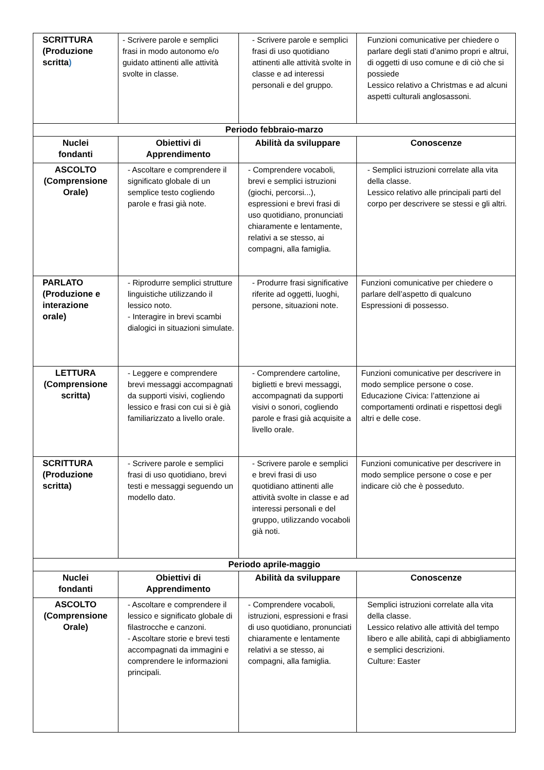| SCRITTURA (Produzione scritta ) | - Scrivere parole e semplici frasi in modo autonomo e/o guidato attinenti alle attività svolte in classe. | - Scrivere parole e semplici frasi di uso quotidiano attinenti alle attività svolte in classe e ad interessi personali e del gruppo. | Funzioni comunicative per chiedere o parlare degli stati d’animo propri e altrui, di oggetti di uso comune e di ciò che si possiede Lessico relativo a Christmas e ad alcuni aspetti culturali anglosassoni. |
| Periodo febbraio-marzo | | | |
| Nuclei fondanti | Obiettivi di Apprendimento | Abilità da sviluppare | Conoscenze |
| ASCOLTO (Comprensione Orale) | - Ascoltare e comprendere il significato globale di un semplice testo cogliendo parole e frasi già note. | - Comprendere vocaboli, brevi e semplici istruzioni (giochi, percorsi...), espressioni e brevi frasi di uso quotidiano, pronunciati chiaramente e lentamente, relativi a se stesso, ai compagni, alla famiglia. | - Semplici istruzioni correlate alla vita della classe. Lessico relativo alle principali parti del corpo per descrivere se stessi e gli altri. |
| PARLATO (Produzione e interazione orale) | - Riprodurre semplici strutture linguistiche utilizzando il lessico noto. - Interagire in brevi scambi dialogici in situazioni simulate. | - Produrre frasi significative riferite ad oggetti, luoghi, persone, situazioni note. | Funzioni comunicative per chiedere o parlare dell’aspetto di qualcuno Espressioni di possesso. |
| LETTURA (Comprensione scritta) | - Leggere e comprendere brevi messaggi accompagnati da supporti visivi, cogliendo lessico e frasi con cui si è già familiarizzato a livello orale. | - Comprendere cartoline, biglietti e brevi messaggi, accompagnati da supporti visivi o sonori, cogliendo parole e frasi già acquisite a livello orale. | Funzioni comunicative per descrivere in modo semplice persone o cose. Educazione Civica: l’attenzione ai comportamenti ordinati e rispettosi degli altri e delle cose. |
| SCRITTURA (Produzione scritta) | - Scrivere parole e semplici frasi di uso quotidiano, brevi testi e messaggi seguendo un modello dato. | - Scrivere parole e semplici e brevi frasi di uso quotidiano attinenti alle attività svolte in classe e ad interessi personali e del gruppo, utilizzando vocaboli già noti. | Funzioni comunicative per descrivere in modo semplice persone o cose e per indicare ciò che è posseduto. |
| Periodo aprile-maggio | | | |
| Nuclei fondanti | Obiettivi di Apprendimento | Abilità da sviluppare | Conoscenze |
| ASCOLTO (Comprensione Orale) | - Ascoltare e comprendere il lessico e significato globale di filastrocche e canzoni. - Ascoltare storie e brevi testi accompagnati da immagini e comprendere le informazioni principali. | - Comprendere vocaboli, istruzioni, espressioni e frasi di uso quotidiano, pronunciati chiaramente e lentamente relativi a se stesso, ai compagni, alla famiglia. | Semplici istruzioni correlate alla vita della classe. Lessico relativo alle attività del tempo libero e alle abilità, capi di abbigliamento e semplici descrizioni. Culture: Easter |